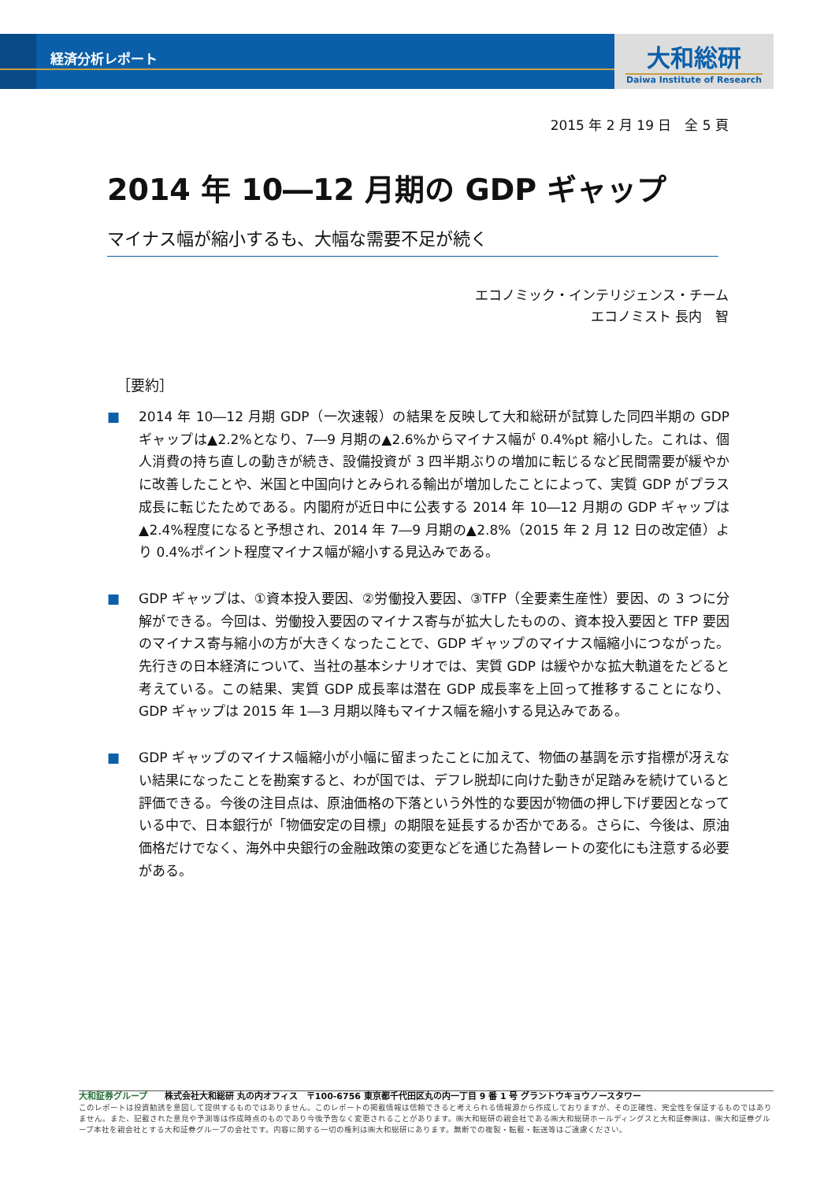経済分析レポート
大和総研
Daiwa Institute of Research
2015 年 2 月 19 日　全 5 頁
2014 年 10―12 月期の GDP ギャップ
マイナス幅が縮小するも、大幅な需要不足が続く
エコノミック・インテリジェンス・チーム
エコノミスト 長内　智
［要約］
■ 2014 年 10―12 月期 GDP（一次速報）の結果を反映して大和総研が試算した同四半期の GDP ギャップは▲2.2%となり、7―9 月期の▲2.6%からマイナス幅が 0.4%pt 縮小した。これは、個人消費の持ち直しの動きが続き、設備投資が 3 四半期ぶりの増加に転じるなど民間需要が緩やかに改善したことや、米国と中国向けとみられる輸出が増加したことによって、実質 GDP がプラス成長に転じたためである。内閣府が近日中に公表する 2014 年 10―12 月期の GDP ギャップは▲2.4%程度になると予想され、2014 年 7―9 月期の▲2.8%（2015 年 2 月 12 日の改定値）より 0.4%ポイント程度マイナス幅が縮小する見込みである。
■ GDP ギャップは、①資本投入要因、②労働投入要因、③TFP（全要素生産性）要因、の 3 つに分解ができる。今回は、労働投入要因のマイナス寄与が拡大したものの、資本投入要因と TFP 要因のマイナス寄与縮小の方が大きくなったことで、GDP ギャップのマイナス幅縮小につながった。先行きの日本経済について、当社の基本シナリオでは、実質 GDP は緩やかな拡大軌道をたどると考えている。この結果、実質 GDP 成長率は潜在 GDP 成長率を上回って推移することになり、GDP ギャップは 2015 年 1―3 月期以降もマイナス幅を縮小する見込みである。
■ GDP ギャップのマイナス幅縮小が小幅に留まったことに加えて、物価の基調を示す指標が冴えない結果になったことを勘案すると、わが国では、デフレ脱却に向けた動きが足踏みを続けていると評価できる。今後の注目点は、原油価格の下落という外性的な要因が物価の押し下げ要因となっている中で、日本銀行が「物価安定の目標」の期限を延長するか否かである。さらに、今後は、原油価格だけでなく、海外中央銀行の金融政策の変更などを通じた為替レートの変化にも注意する必要がある。
大和証券グループ　　株式会社大和総研 丸の内オフィス　〒100-6756 東京都千代田区丸の内一丁目 9 番 1 号 グラントウキョウノースタワー
このレポートは投資勧誘を意図して提供するものではありません。このレポートの掲載情報は信頼できると考えられる情報源から作成しておりますが、その正確性、完全性を保証するものではありません。また、記載された意見や予測等は作成時点のものであり今後予告なく変更されることがあります。㈱大和総研の親会社である㈱大和総研ホールディングスと大和証券㈱は、㈱大和証券グループ本社を親会社とする大和証券グループの会社です。内容に関する一切の権利は㈱大和総研にあります。無断での複製・転載・転送等はご遠慮ください。